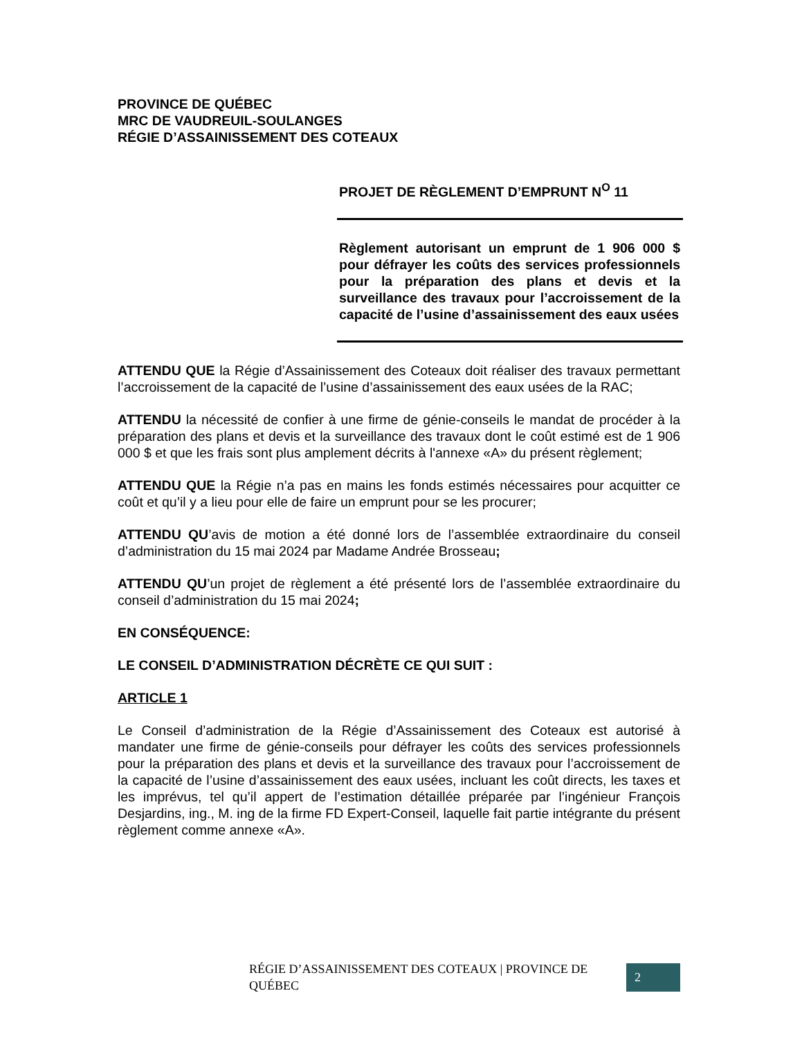PROVINCE DE QUÉBEC
MRC DE VAUDREUIL-SOULANGES
RÉGIE D’ASSAINISSEMENT DES COTEAUX
PROJET DE RÈGLEMENT D’EMPRUNT N<sup>O</sup> 11
Règlement autorisant un emprunt de 1 906 000 $ pour défrayer les coûts des services professionnels pour la préparation des plans et devis et la surveillance des travaux pour l’accroissement de la capacité de l’usine d’assainissement des eaux usées
ATTENDU QUE la Régie d’Assainissement des Coteaux doit réaliser des travaux permettant l’accroissement de la capacité de l’usine d’assainissement des eaux usées de la RAC;
ATTENDU la nécessité de confier à une firme de génie-conseils le mandat de procéder à la préparation des plans et devis et la surveillance des travaux dont le coût estimé est de 1 906 000 $ et que les frais sont plus amplement décrits à l'annexe «A» du présent règlement;
ATTENDU QUE la Régie n’a pas en mains les fonds estimés nécessaires pour acquitter ce coût et qu’il y a lieu pour elle de faire un emprunt pour se les procurer;
ATTENDU QU’avis de motion a été donné lors de l’assemblée extraordinaire du conseil d’administration du 15 mai 2024 par Madame Andrée Brosseau;
ATTENDU QU’un projet de règlement a été présenté lors de l’assemblée extraordinaire du conseil d’administration du 15 mai 2024;
EN CONSÉQUENCE:
LE CONSEIL D’ADMINISTRATION DÉCRÈTE CE QUI SUIT :
ARTICLE 1
Le Conseil d’administration de la Régie d’Assainissement des Coteaux est autorisé à mandater une firme de génie-conseils pour défrayer les coûts des services professionnels pour la préparation des plans et devis et la surveillance des travaux pour l’accroissement de la capacité de l’usine d’assainissement des eaux usées, incluant les coût directs, les taxes et les imprévus, tel qu’il appert de l’estimation détaillée préparée par l’ingénieur François Desjardins, ing., M. ing de la firme FD Expert-Conseil, laquelle fait partie intégrante du présent règlement comme annexe «A».
RÉGIE D’ASSAINISSEMENT DES COTEAUX | PROVINCE DE QUÉBEC 2